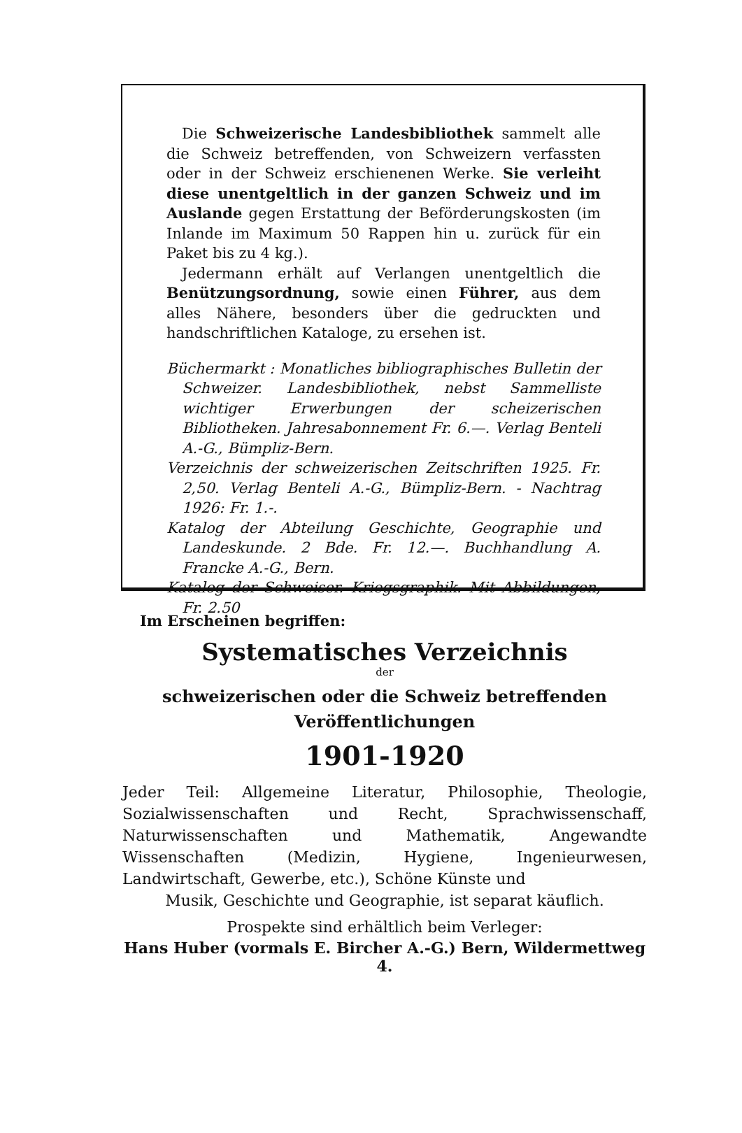Die Schweizerische Landesbibliothek sammelt alle die Schweiz betreffenden, von Schweizern verfassten oder in der Schweiz erschienenen Werke. Sie verleiht diese unentgeltlich in der ganzen Schweiz und im Auslande gegen Erstattung der Beförderungskosten (im Inlande im Maximum 50 Rappen hin u. zurück für ein Paket bis zu 4 kg.).
Jedermann erhält auf Verlangen unentgeltlich die Benützungsordnung, sowie einen Führer, aus dem alles Nähere, besonders über die gedruckten und handschriftlichen Kataloge, zu ersehen ist.
Büchermarkt : Monatliches bibliographisches Bulletin der Schweizer. Landesbibliothek, nebst Sammelliste wichtiger Erwerbungen der scheizerischen Bibliotheken. Jahresabonnement Fr. 6.—. Verlag Benteli A.-G., Bümpliz-Bern.
Verzeichnis der schweizerischen Zeitschriften 1925. Fr. 2,50. Verlag Benteli A.-G., Bümpliz-Bern. - Nachtrag 1926: Fr. 1.-.
Katalog der Abteilung Geschichte, Geographie und Landeskunde. 2 Bde. Fr. 12.—. Buchhandlung A. Francke A.-G., Bern.
Katalog der Schweiser. Kriegsgraphik. Mit Abbildungen, Fr. 2.50
Im Erscheinen begriffen:
Systematisches Verzeichnis
der
schweizerischen oder die Schweiz betreffenden
Veröffentlichungen
1901-1920
Jeder Teil: Allgemeine Literatur, Philosophie, Theologie, Sozialwissenschaften und Recht, Sprachwissenschaff, Naturwissenschaften und Mathematik, Angewandte Wissenschaften (Medizin, Hygiene, Ingenieurwesen, Landwirtschaft, Gewerbe, etc.), Schöne Künste und
Musik, Geschichte und Geographie, ist separat käuflich.
Prospekte sind erhältlich beim Verleger:
Hans Huber (vormals E. Bircher A.-G.) Bern, Wildermettweg 4.